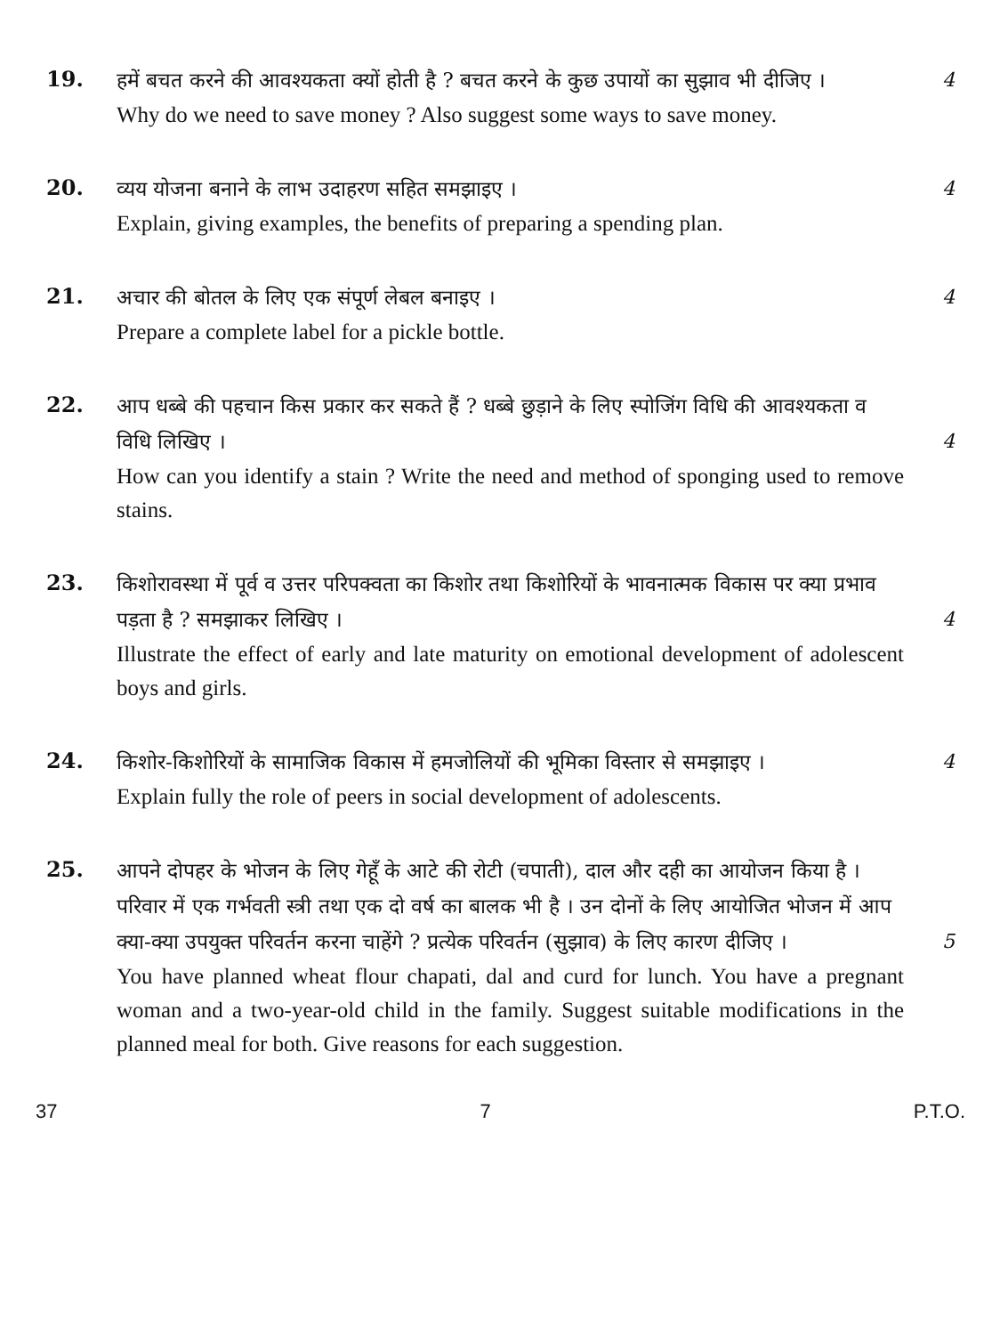19.
हमें बचत करने की आवश्यकता क्यों होती है ? बचत करने के कुछ उपायों का सुझाव भी दीजिए । 4
Why do we need to save money ? Also suggest some ways to save money.
20.
व्यय योजना बनाने के लाभ उदाहरण सहित समझाइए । 4
Explain, giving examples, the benefits of preparing a spending plan.
21.
अचार की बोतल के लिए एक संपूर्ण लेबल बनाइए । 4
Prepare a complete label for a pickle bottle.
22.
आप धब्बे की पहचान किस प्रकार कर सकते हैं ? धब्बे छुड़ाने के लिए स्पोजिंग विधि की आवश्यकता व विधि लिखिए । 4
How can you identify a stain ? Write the need and method of sponging used to remove stains.
23.
किशोरावस्था में पूर्व व उत्तर परिपक्वता का किशोर तथा किशोरियों के भावनात्मक विकास पर क्या प्रभाव पड़ता है ? समझाकर लिखिए । 4
Illustrate the effect of early and late maturity on emotional development of adolescent boys and girls.
24.
किशोर-किशोरियों के सामाजिक विकास में हमजोलियों की भूमिका विस्तार से समझाइए । 4
Explain fully the role of peers in social development of adolescents.
25.
आपने दोपहर के भोजन के लिए गेहूँ के आटे की रोटी (चपाती), दाल और दही का आयोजन किया है । परिवार में एक गर्भवती स्त्री तथा एक दो वर्ष का बालक भी है । उन दोनों के लिए आयोजित भोजन में आप क्या-क्या उपयुक्त परिवर्तन करना चाहेंगे ? प्रत्येक परिवर्तन (सुझाव) के लिए कारण दीजिए । 5
You have planned wheat flour chapati, dal and curd for lunch. You have a pregnant woman and a two-year-old child in the family. Suggest suitable modifications in the planned meal for both. Give reasons for each suggestion.
37 7 P.T.O.